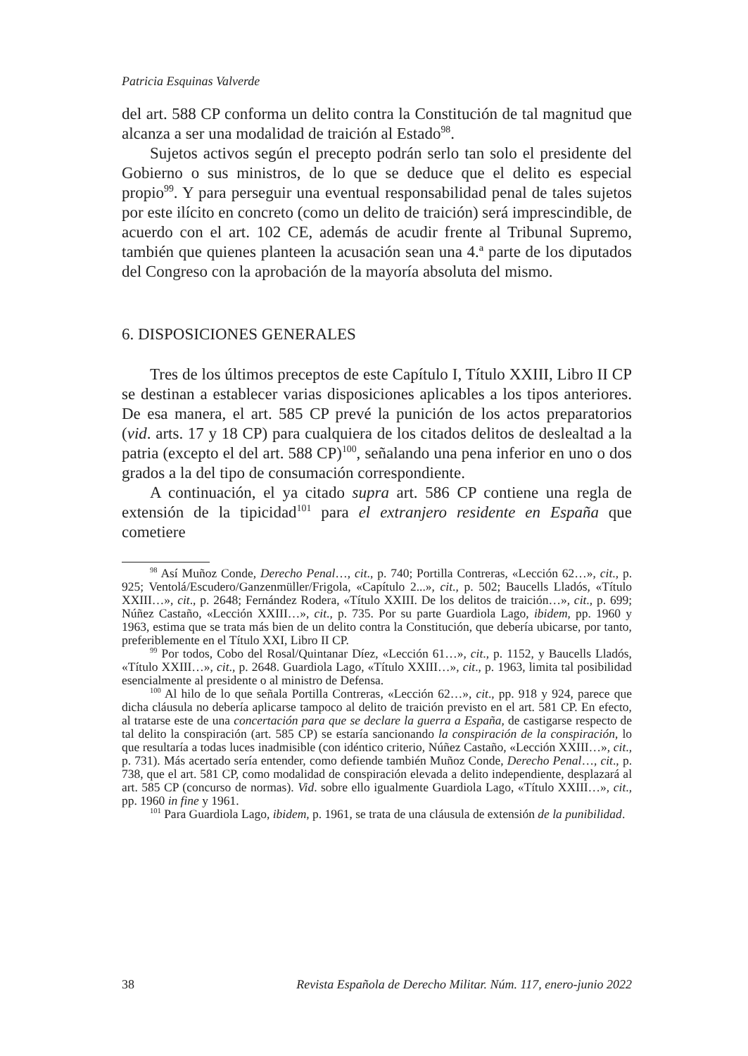Patricia Esquinas Valverde
del art. 588 CP conforma un delito contra la Constitución de tal magnitud que alcanza a ser una modalidad de traición al Estado<sup>98</sup>.
Sujetos activos según el precepto podrán serlo tan solo el presidente del Gobierno o sus ministros, de lo que se deduce que el delito es especial propio<sup>99</sup>. Y para perseguir una eventual responsabilidad penal de tales sujetos por este ilícito en concreto (como un delito de traición) será imprescindible, de acuerdo con el art. 102 CE, además de acudir frente al Tribunal Supremo, también que quienes planteen la acusación sean una 4.ª parte de los diputados del Congreso con la aprobación de la mayoría absoluta del mismo.
6. DISPOSICIONES GENERALES
Tres de los últimos preceptos de este Capítulo I, Título XXIII, Libro II CP se destinan a establecer varias disposiciones aplicables a los tipos anteriores. De esa manera, el art. 585 CP prevé la punición de los actos preparatorios (vid. arts. 17 y 18 CP) para cualquiera de los citados delitos de deslealtad a la patria (excepto el del art. 588 CP)<sup>100</sup>, señalando una pena inferior en uno o dos grados a la del tipo de consumación correspondiente.
A continuación, el ya citado supra art. 586 CP contiene una regla de extensión de la tipicidad<sup>101</sup> para el extranjero residente en España que cometiere
<sup>98</sup> Así Muñoz Conde, Derecho Penal…, cit., p. 740; Portilla Contreras, «Lección 62…», cit., p. 925; Ventolá/Escudero/Ganzenmüller/Frigola, «Capítulo 2...», cit., p. 502; Baucells Lladós, «Título XXIII…», cit., p. 2648; Fernández Rodera, «Título XXIII. De los delitos de traición…», cit., p. 699; Núñez Castaño, «Lección XXIII…», cit., p. 735. Por su parte Guardiola Lago, ibidem, pp. 1960 y 1963, estima que se trata más bien de un delito contra la Constitución, que debería ubicarse, por tanto, preferiblemente en el Título XXI, Libro II CP.
<sup>99</sup> Por todos, Cobo del Rosal/Quintanar Díez, «Lección 61…», cit., p. 1152, y Baucells Lladós, «Título XXIII…», cit., p. 2648. Guardiola Lago, «Título XXIII…», cit., p. 1963, limita tal posibilidad esencialmente al presidente o al ministro de Defensa.
<sup>100</sup> Al hilo de lo que señala Portilla Contreras, «Lección 62…», cit., pp. 918 y 924, parece que dicha cláusula no debería aplicarse tampoco al delito de traición previsto en el art. 581 CP. En efecto, al tratarse este de una concertación para que se declare la guerra a España, de castigarse respecto de tal delito la conspiración (art. 585 CP) se estaría sancionando la conspiración de la conspiración, lo que resultaría a todas luces inadmisible (con idéntico criterio, Núñez Castaño, «Lección XXIII…», cit., p. 731). Más acertado sería entender, como defiende también Muñoz Conde, Derecho Penal…, cit., p. 738, que el art. 581 CP, como modalidad de conspiración elevada a delito independiente, desplazará al art. 585 CP (concurso de normas). Vid. sobre ello igualmente Guardiola Lago, «Título XXIII…», cit., pp. 1960 in fine y 1961.
<sup>101</sup> Para Guardiola Lago, ibidem, p. 1961, se trata de una cláusula de extensión de la punibilidad.
38 Revista Española de Derecho Militar. Núm. 117, enero-junio 2022